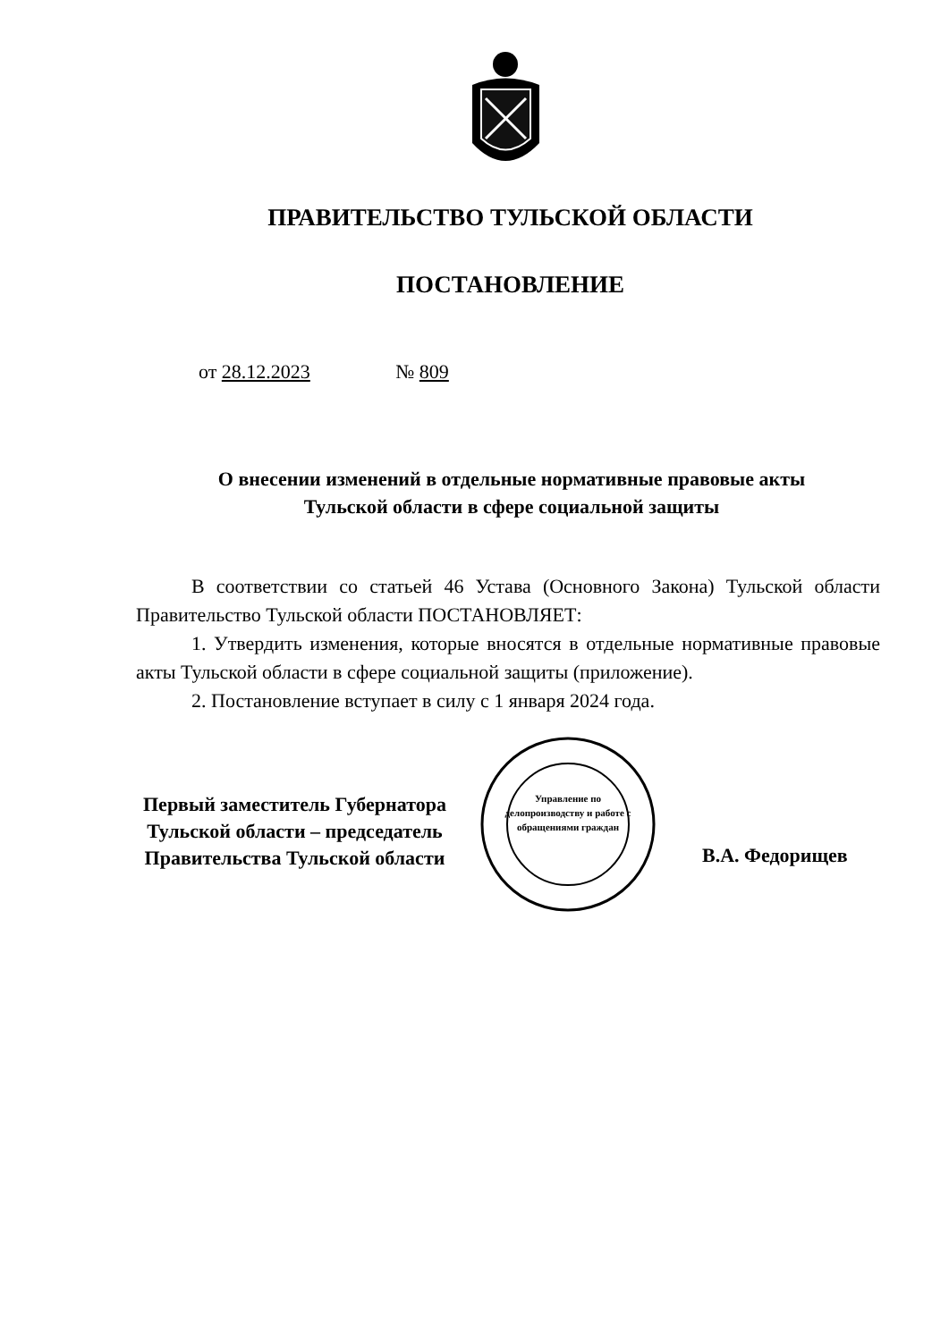ПРАВИТЕЛЬСТВО ТУЛЬСКОЙ ОБЛАСТИ
ПОСТАНОВЛЕНИЕ
от 28.12.2023 № 809
О внесении изменений в отдельные нормативные правовые акты
Тульской области в сфере социальной защиты
В соответствии со статьей 46 Устава (Основного Закона) Тульской области Правительство Тульской области ПОСТАНОВЛЯЕТ:
1. Утвердить изменения, которые вносятся в отдельные нормативные правовые акты Тульской области в сфере социальной защиты (приложение).
2. Постановление вступает в силу с 1 января 2024 года.
Первый заместитель Губернатора
Тульской области – председатель
Правительства Тульской области
Управление по делопроизводству и работе с обращениями граждан
В.А. Федорищев